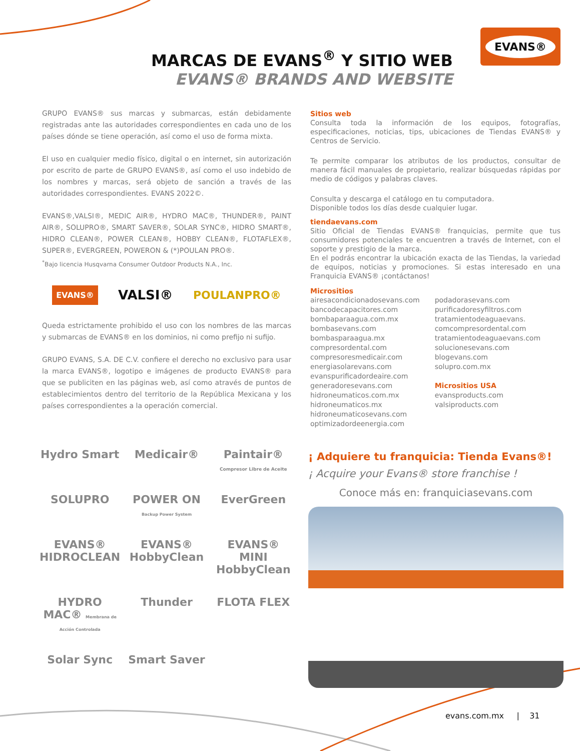MARCAS DE EVANS<sup>®</sup> Y SITIO WEB
EVANS® BRANDS AND WEBSITE
EVANS®
GRUPO EVANS® sus marcas y submarcas, están debidamente registradas ante las autoridades correspondientes en cada uno de los países dónde se tiene operación, así como el uso de forma mixta.
El uso en cualquier medio físico, digital o en internet, sin autorización por escrito de parte de GRUPO EVANS®, así como el uso indebido de los nombres y marcas, será objeto de sanción a través de las autoridades correspondientes. EVANS 2022©.
EVANS®,VALSI®, MEDIC AIR®, HYDRO MAC®, THUNDER®, PAINT AIR®, SOLUPRO®, SMART SAVER®, SOLAR SYNC®, HIDRO SMART®, HIDRO CLEAN®, POWER CLEAN®, HOBBY CLEAN®, FLOTAFLEX®, SUPER®, EVERGREEN, POWERON & (*)POULAN PRO®.
<sup>*</sup> Bajo licencia Husqvarna Consumer Outdoor Products N.A., Inc.
EVANS® VALSI® POULANPRO®
Queda estrictamente prohibido el uso con los nombres de las marcas y submarcas de EVANS® en los dominios, ni como prefijo ni sufijo.
GRUPO EVANS, S.A. DE C.V. confiere el derecho no exclusivo para usar la marca EVANS®, logotipo e imágenes de producto EVANS® para que se publiciten en las páginas web, así como através de puntos de establecimientos dentro del territorio de la República Mexicana y los países correspondientes a la operación comercial.
Sitios web
Consulta toda la información de los equipos, fotografías, especificaciones, noticias, tips, ubicaciones de Tiendas EVANS® y Centros de Servicio.
Te permite comparar los atributos de los productos, consultar de manera fácil manuales de propietario, realizar búsquedas rápidas por medio de códigos y palabras claves.
Consulta y descarga el catálogo en tu computadora.
Disponible todos los días desde cualquier lugar.
tiendaevans.com
Sitio Oficial de Tiendas EVANS® franquicias, permite que tus consumidores potenciales te encuentren a través de Internet, con el soporte y prestigio de la marca.
En el podrás encontrar la ubicación exacta de las Tiendas, la variedad de equipos, noticias y promociones. Si estas interesado en una Franquicia EVANS® ¡contáctanos!
Micrositios
airesacondicionadosevans.com
bancodecapacitores.com
bombaparaagua.com.mx
bombasevans.com
bombasparaagua.mx
compresordental.com
compresoresmedicair.com
energiasolarevans.com
evanspurificadordeaire.com
generadoresevans.com
hidroneumaticos.com.mx
hidroneumaticos.mx
hidroneumaticosevans.com
optimizadordeenergia.com
podadorasevans.com
purificadoresyfiltros.com
tratamientodeaguaevans.
comcompresordental.com
tratamientodeaguaevans.com
solucionesevans.com
blogevans.com
solupro.com.mx
Micrositios USA
evansproducts.com
valsiproducts.com
Hydro Smart
Medicair®
Paintair® Compresor Libre de Aceite
SOLUPRO
POWER ON Backup Power System
EverGreen
EVANS® HIDROCLEAN
EVANS® HobbyClean
EVANS® MINI HobbyClean
HYDRO MAC® Membrana de Acción Controlada
Thunder
FLOTA FLEX
Solar Sync
Smart Saver
¡ Adquiere tu franquicia: Tienda Evans®!
¡ Acquire your Evans® store franchise !
Conoce más en: franquiciasevans.com
evans.com.mx | 31